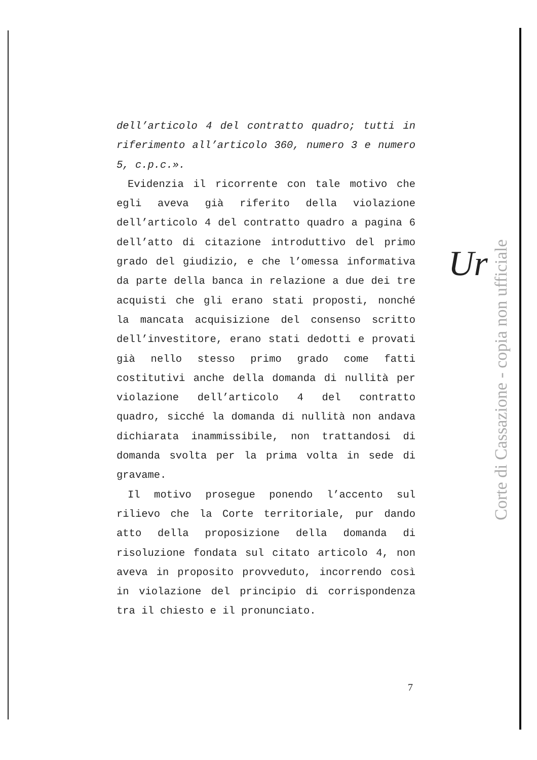dell’articolo 4 del contratto quadro; tutti in riferimento all’articolo 360, numero 3 e numero 5, c.p.c.».
Evidenzia il ricorrente con tale motivo che egli aveva già riferito della violazione dell’articolo 4 del contratto quadro a pagina 6 dell’atto di citazione introduttivo del primo grado del giudizio, e che l’omessa informativa da parte della banca in relazione a due dei tre acquisti che gli erano stati proposti, nonché la mancata acquisizione del consenso scritto dell’investitore, erano stati dedotti e provati già nello stesso primo grado come fatti costitutivi anche della domanda di nullità per violazione dell’articolo 4 del contratto quadro, sicché la domanda di nullità non andava dichiarata inammissibile, non trattandosi di domanda svolta per la prima volta in sede di gravame.
Il motivo prosegue ponendo l’accento sul rilievo che la Corte territoriale, pur dando atto della proposizione della domanda di risoluzione fondata sul citato articolo 4, non aveva in proposito provveduto, incorrendo così in violazione del principio di corrispondenza tra il chiesto e il pronunciato.
Ur
Corte di Cassazione - copia non ufficiale
7